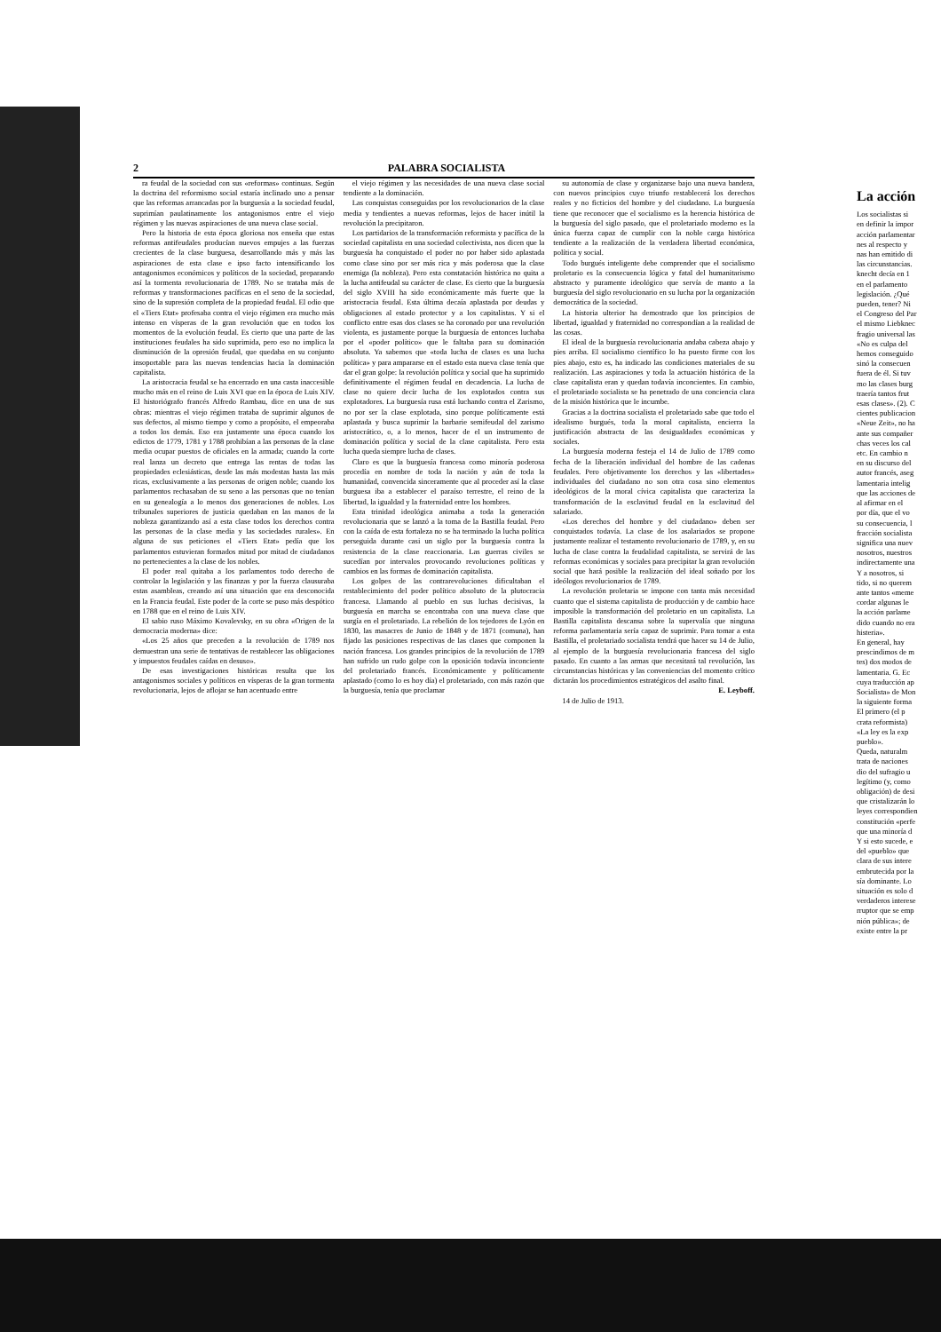2 PALABRA SOCIALISTA
ra feudal de la sociedad con sus «reformas» continuas. Según la doctrina del reformismo social estaría inclinado uno a pensar que las reformas arrancadas por la burguesía a la sociedad feudal, suprimían paulatinamente los antagonismos entre el viejo régimen y las nuevas aspiraciones de una nueva clase social.
Pero la historia de esta época gloriosa nos enseña que estas reformas antifeudales producían nuevos empujes a las fuerzas crecientes de la clase burguesa, desarrollando más y más las aspiraciones de esta clase e ipso facto intensificando los antagonismos económicos y políticos de la sociedad, preparando así la tormenta revolucionaria de 1789. No se trataba más de reformas y transformaciones pacíficas en el seno de la sociedad, sino de la supresión completa de la propiedad feudal. El odio que el «Tiers Etat» profesaba contra el viejo régimen era mucho más intenso en vísperas de la gran revolución que en todos los momentos de la evolución feudal. Es cierto que una parte de las instituciones feudales ha sido suprimida, pero eso no implica la disminución de la opresión feudal, que quedaba en su conjunto insoportable para las nuevas tendencias hacia la dominación capitalista.
La aristocracia feudal se ha encerrado en una casta inaccesible mucho más en el reino de Luis XVI que en la época de Luis XIV. El historiógrafo francés Alfredo Rambau, dice en una de sus obras: mientras el viejo régimen trataba de suprimir algunos de sus defectos, al mismo tiempo y como a propósito, el empeoraba a todos los demás. Eso era justamente una época cuando los edictos de 1779, 1781 y 1788 prohibían a las personas de la clase media ocupar puestos de oficiales en la armada; cuando la corte real lanza un decreto que entrega las rentas de todas las propiedades eclesiásticas, desde las más modestas hasta las más ricas, exclusivamente a las personas de origen noble; cuando los parlamentos rechasaban de su seno a las personas que no tenían en su genealogía a lo menos dos generaciones de nobles. Los tribunales superiores de justicia quedaban en las manos de la nobleza garantizando así a esta clase todos los derechos contra las personas de la clase media y las sociedades rurales». En alguna de sus peticiones el «Tiers Etat» pedía que los parlamentos estuvieran formados mitad por mitad de ciudadanos no pertenecientes a la clase de los nobles.
El poder real quitaba a los parlamentos todo derecho de controlar la legislación y las finanzas y por la fuerza clausuraba estas asambleas, creando así una situación que era desconocida en la Francia feudal. Este poder de la corte se puso más despótico en 1788 que en el reino de Luis XIV.
El sabio ruso Máximo Kovalevsky, en su obra «Origen de la democracia moderna» dice:
«Los 25 años que preceden a la revolución de 1789 nos demuestran una serie de tentativas de restablecer las obligaciones y impuestos feudales caídas en desuso».
De esas investigaciones históricas resulta que los antagonismos sociales y políticos en vísperas de la gran tormenta revolucionaria, lejos de aflojar se han acentuado entre
el viejo régimen y las necesidades de una nueva clase social tendiente a la dominación.
Las conquistas conseguidas por los revolucionarios de la clase media y tendientes a nuevas reformas, lejos de hacer inútil la revolución la precipitaron.
Los partidarios de la transformación reformista y pacífica de la sociedad capitalista en una sociedad colectivista, nos dicen que la burguesía ha conquistado el poder no por haber sido aplastada como clase sino por ser más rica y más poderosa que la clase enemiga (la nobleza). Pero esta constatación histórica no quita a la lucha antifeudal su carácter de clase. Es cierto que la burguesía del siglo XVIII ha sido económicamente más fuerte que la aristocracia feudal. Esta última decaía aplastada por deudas y obligaciones al estado protector y a los capitalistas. Y si el conflicto entre esas dos clases se ha coronado por una revolución violenta, es justamente porque la burguesía de entonces luchaba por el «poder político» que le faltaba para su dominación absoluta. Ya sabemos que «toda lucha de clases es una lucha política» y para ampararse en el estado esta nueva clase tenía que dar el gran golpe: la revolución política y social que ha suprimido definitivamente el régimen feudal en decadencia. La lucha de clase no quiere decir lucha de los explotados contra sus explotadores. La burguesía rusa está luchando contra el Zarismo, no por ser la clase explotada, sino porque políticamente está aplastada y busca suprimir la barbarie semifeudal del zarismo aristocrático, o, a lo menos, hacer de el un instrumento de dominación política y social de la clase capitalista. Pero esta lucha queda siempre lucha de clases.
Claro es que la burguesía francesa como minoría poderosa procedía en nombre de toda la nación y aún de toda la humanidad, convencida sinceramente que al proceder así la clase burguesa iba a establecer el paraíso terrestre, el reino de la libertad, la igualdad y la fraternidad entre los hombres.
Esta trinidad ideológica animaba a toda la generación revolucionaria que se lanzó a la toma de la Bastilla feudal. Pero con la caída de esta fortaleza no se ha terminado la lucha política perseguida durante casi un siglo por la burguesía contra la resistencia de la clase reaccionaria. Las guerras civiles se sucedían por intervalos provocando revoluciones políticas y cambios en las formas de dominación capitalista.
Los golpes de las contrarevoluciones dificultaban el restablecimiento del poder político absoluto de la plutocracia francesa. Llamando al pueblo en sus luchas decisivas, la burguesía en marcha se encontraba con una nueva clase que surgía en el proletariado. La rebelión de los tejedores de Lyón en 1830, las masacres de Junio de 1848 y de 1871 (comuna), han fijado las posiciones respectivas de las clases que componen la nación francesa. Los grandes principios de la revolución de 1789 han sufrido un rudo golpe con la oposición todavía inconciente del proletariado francés. Económicamente y políticamente aplastado (como lo es hoy día) el proletariado, con más razón que la burguesía, tenía que proclamar
su autonomía de clase y organizarse bajo una nueva bandera, con nuevos principios cuyo triunfo restablecerá los derechos reales y no ficticios del hombre y del ciudadano. La burguesía tiene que reconocer que el socialismo es la herencia histórica de la burguesía del siglo pasado, que el proletariado moderno es la única fuerza capaz de cumplir con la noble carga histórica tendiente a la realización de la verdadera libertad económica, política y social.
Todo burgués inteligente debe comprender que el socialismo proletario es la consecuencia lógica y fatal del humanitarismo abstracto y puramente ideológico que servía de manto a la burguesía del siglo revolucionario en su lucha por la organización democrática de la sociedad.
La historia ulterior ha demostrado que los principios de libertad, igualdad y fraternidad no correspondían a la realidad de las cosas.
El ideal de la burguesía revolucionaria andaba cabeza abajo y pies arriba. El socialismo científico lo ha puesto firme con los pies abajo, esto es, ha indicado las condiciones materiales de su realización. Las aspiraciones y toda la actuación histórica de la clase capitalista eran y quedan todavía inconcientes. En cambio, el proletariado socialista se ha penetrado de una conciencia clara de la misión histórica que le incumbe.
Gracias a la doctrina socialista el proletariado sabe que todo el idealismo burgués, toda la moral capitalista, encierra la justificación abstracta de las desigualdades económicas y sociales.
La burguesía moderna festeja el 14 de Julio de 1789 como fecha de la liberación individual del hombre de las cadenas feudales. Pero objetivamente los derechos y las «libertades» individuales del ciudadano no son otra cosa sino elementos ideológicos de la moral cívica capitalista que caracteriza la transformación de la esclavitud feudal en la esclavitud del salariado.
«Los derechos del hombre y del ciudadano» deben ser conquistados todavía. La clase de los asalariados se propone justamente realizar el testamento revolucionario de 1789, y, en su lucha de clase contra la feudalidad capitalista, se servirá de las reformas económicas y sociales para precipitar la gran revolución social que hará posible la realización del ideal soñado por los ideólogos revolucionarios de 1789.
La revolución proletaria se impone con tanta más necesidad cuanto que el sistema capitalista de producción y de cambio hace imposible la transformación del proletario en un capitalista. La Bastilla capitalista descansa sobre la supervalía que ninguna reforma parlamentaria sería capaz de suprimir. Para tomar a esta Bastilla, el proletariado socialista tendrá que hacer su 14 de Julio, al ejemplo de la burguesía revolucionaria francesa del siglo pasado. En cuanto a las armas que necesitará tal revolución, las circunstancias históricas y las conveniencias del momento crítico dictarán los procedimientos estratégicos del asalto final.
E. Leyboff.
14 de Julio de 1913.
La acción
Los socialistas si
en definir la impor
acción parlamentar
nes al respecto y
nas han emitido di
las circunstancias.
knecht decía en 1
en el parlamento
legislación. ¿Qué
pueden, tener? Ni
el Congreso del Par
el mismo Liebknec
fragio universal las
«No es culpa del
hemos conseguido
sinó la consecuen
fuera de él. Si tuv
mo las clases burg
traería tantos frut
esas clases». (2). C
cientes publicacion
«Neue Zeit», no ha
ante sus compañer
chas veces los cal
etc. En cambio n
en su discurso del
autor francés, aseg
lamentaria intelig
que las acciones de
al afirmar en el
por día, que el vo
su consecuencia, l
fracción socialista
significa una nuev
nosotros, nuestros
indirectamente una
Y a nosotros, si
tido, si no querem
ante tantos «meme
cordar algunas le
la acción parlame
dido cuando no era
histeria».
En general, hay
prescindimos de m
tes) dos modos de
lamentaria. G. Ec
cuya traducción ap
Socialista» de Mon
la siguiente forma
El primero (el p
crata reformista)
«La ley es la exp
pueblo».
Queda, naturalm
trata de naciones
dio del sufragio u
legítimo (y, como
obligación) de desi
que cristalizarán lo
leyes correspondien
constitución «perfe
que una minoría d
Y si esto sucede, e
del «pueblo» que
clara de sus intere
embrutecida por la
sía dominante. Lo
situación es solo d
verdaderos interese
rruptor que se emp
nión pública»; de
existe entre la pr